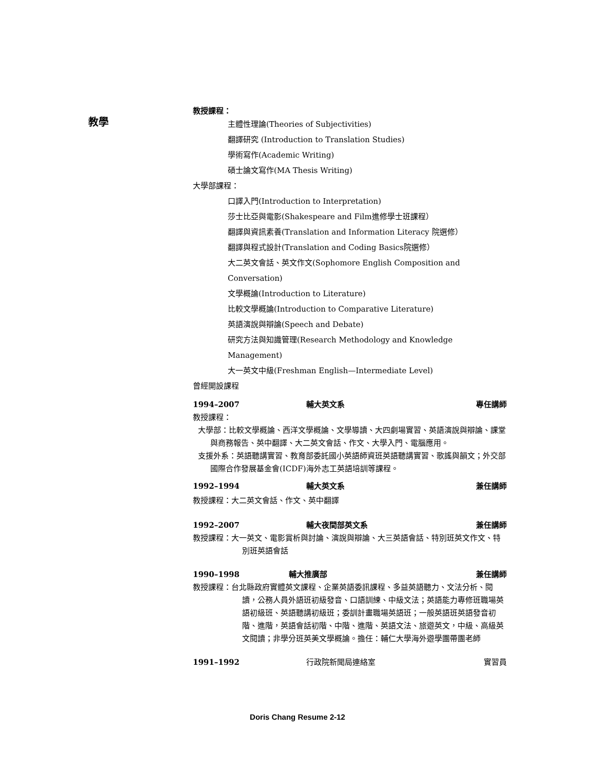教學
教授課程：
主體性理論(Theories of Subjectivities)
翻譯研究 (Introduction to Translation Studies)
學術寫作(Academic Writing)
碩士論文寫作(MA Thesis Writing)
大學部課程：
口譯入門(Introduction to Interpretation)
莎士比亞與電影(Shakespeare and Film進修學士班課程）
翻譯與資訊素養(Translation and Information Literacy 院選修）
翻譯與程式設計(Translation and Coding Basics院選修）
大二英文會話、英文作文(Sophomore English Composition and Conversation)
文學概論(Introduction to Literature)
比較文學概論(Introduction to Comparative Literature)
英語演說與辯論(Speech and Debate)
研究方法與知識管理(Research Methodology and Knowledge Management)
大一英文中級(Freshman English—Intermediate Level)
曾經開設課程
1994–2007 輔大英文系 專任講師
教授課程：
大學部：比較文學概論、西洋文學概論、文學導讀、大四劇場實習、英語演說與辯論、課堂與商務報告、英中翻譯、大二英文會話、作文、大學入門、電腦應用。
支援外系：英語聽講實習、教育部委託國小英語師資班英語聽講實習、歌謠與韻文；外交部國際合作發展基金會(ICDF)海外志工英語培訓等課程。
1992–1994 輔大英文系 兼任講師
教授課程：大二英文會話、作文、英中翻譯
1992–2007 輔大夜間部英文系 兼任講師
教授課程：大一英文、電影賞析與討論、演說與辯論、大三英語會話、特別班英文作文、特別班英語會話
1990–1998 輔大推廣部 兼任講師
教授課程：台北縣政府實體英文課程、企業英語委訊課程、多益英語聽力、文法分析、閱讀，公務人員外語班初級發音、口語訓練、中級文法；英語能力專修班職場英語初級班、英語聽講初級班；委訓計畫職場英語班；一般英語班英語發音初階、進階，英語會話初階、中階、進階、英語文法、旅遊英文，中級、高級英文閱讀；非學分班英美文學概論。擔任：輔仁大學海外遊學團帶團老師
1991–1992 行政院新聞局連絡室 實習員
Doris Chang Resume 2-12